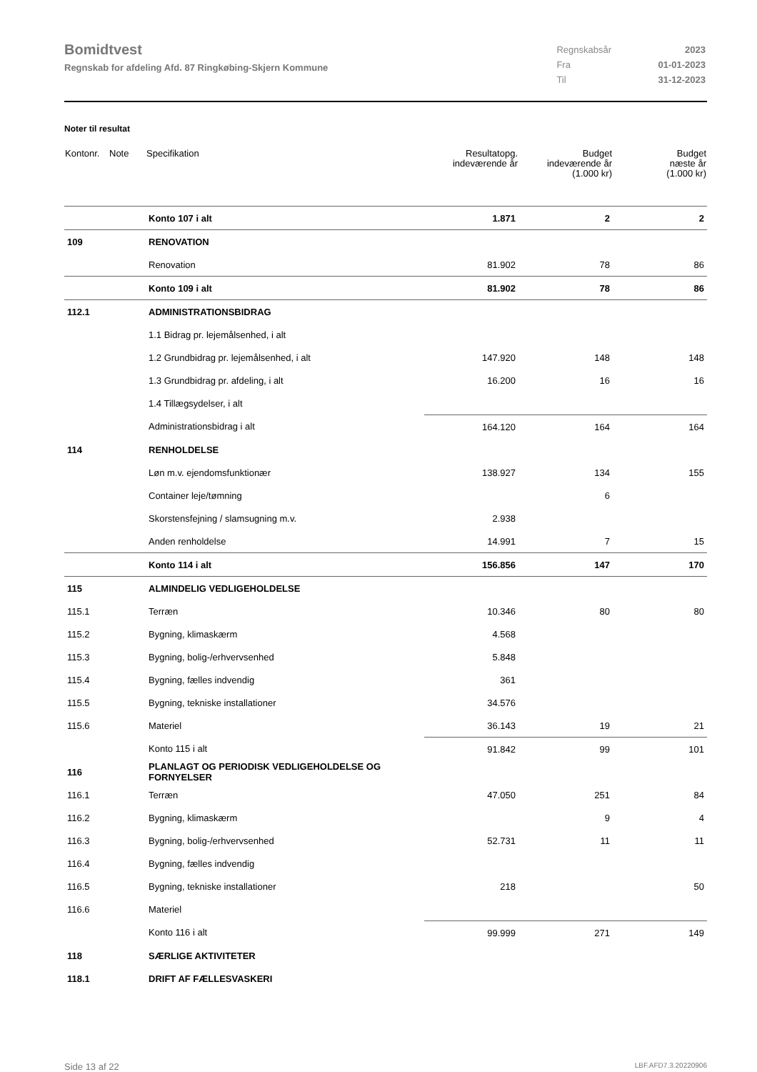Bomidtvest
Regnskab for afdeling Afd. 87 Ringkøbing-Skjern Kommune
| Regnskabsår | 2023 |
| Fra | 01-01-2023 |
| Til | 31-12-2023 |
Noter til resultat
| Kontonr. | Note | Specifikation | Resultatopg. indeværende år | Budget indeværende år (1.000 kr) | Budget næste år (1.000 kr) |
| --- | --- | --- | --- | --- | --- |
| | | Konto 107 i alt | 1.871 | 2 | 2 |
| 109 | | RENOVATION | | | |
| | | Renovation | 81.902 | 78 | 86 |
| | | Konto 109 i alt | 81.902 | 78 | 86 |
| 112.1 | | ADMINISTRATIONSBIDRAG | | | |
| | | 1.1 Bidrag pr. lejemålsenhed, i alt | | | |
| | | 1.2 Grundbidrag pr. lejemålsenhed, i alt | 147.920 | 148 | 148 |
| | | 1.3 Grundbidrag pr. afdeling, i alt | 16.200 | 16 | 16 |
| | | 1.4 Tillægsydelser, i alt | | | |
| | | Administrationsbidrag i alt | 164.120 | 164 | 164 |
| 114 | | RENHOLDELSE | | | |
| | | Løn m.v. ejendomsfunktionær | 138.927 | 134 | 155 |
| | | Container leje/tømning | | 6 | |
| | | Skorstensfejning / slamsugning m.v. | 2.938 | | |
| | | Anden renholdelse | 14.991 | 7 | 15 |
| | | Konto 114 i alt | 156.856 | 147 | 170 |
| 115 | | ALMINDELIG VEDLIGEHOLDELSE | | | |
| 115.1 | | Terræn | 10.346 | 80 | 80 |
| 115.2 | | Bygning, klimaskærm | 4.568 | | |
| 115.3 | | Bygning, bolig-/erhvervsenhed | 5.848 | | |
| 115.4 | | Bygning, fælles indvendig | 361 | | |
| 115.5 | | Bygning, tekniske installationer | 34.576 | | |
| 115.6 | | Materiel | 36.143 | 19 | 21 |
| | | Konto 115 i alt | 91.842 | 99 | 101 |
| 116 | | PLANLAGT OG PERIODISK VEDLIGEHOLDELSE OG FORNYELSER | | | |
| 116.1 | | Terræn | 47.050 | 251 | 84 |
| 116.2 | | Bygning, klimaskærm | | 9 | 4 |
| 116.3 | | Bygning, bolig-/erhvervsenhed | 52.731 | 11 | 11 |
| 116.4 | | Bygning, fælles indvendig | | | |
| 116.5 | | Bygning, tekniske installationer | 218 | | 50 |
| 116.6 | | Materiel | | | |
| | | Konto 116 i alt | 99.999 | 271 | 149 |
| 118 | | SÆRLIGE AKTIVITETER | | | |
| 118.1 | | DRIFT AF FÆLLESVASKERI | | | |
Side 13 af 22 LBF.AFD7.3.20220906